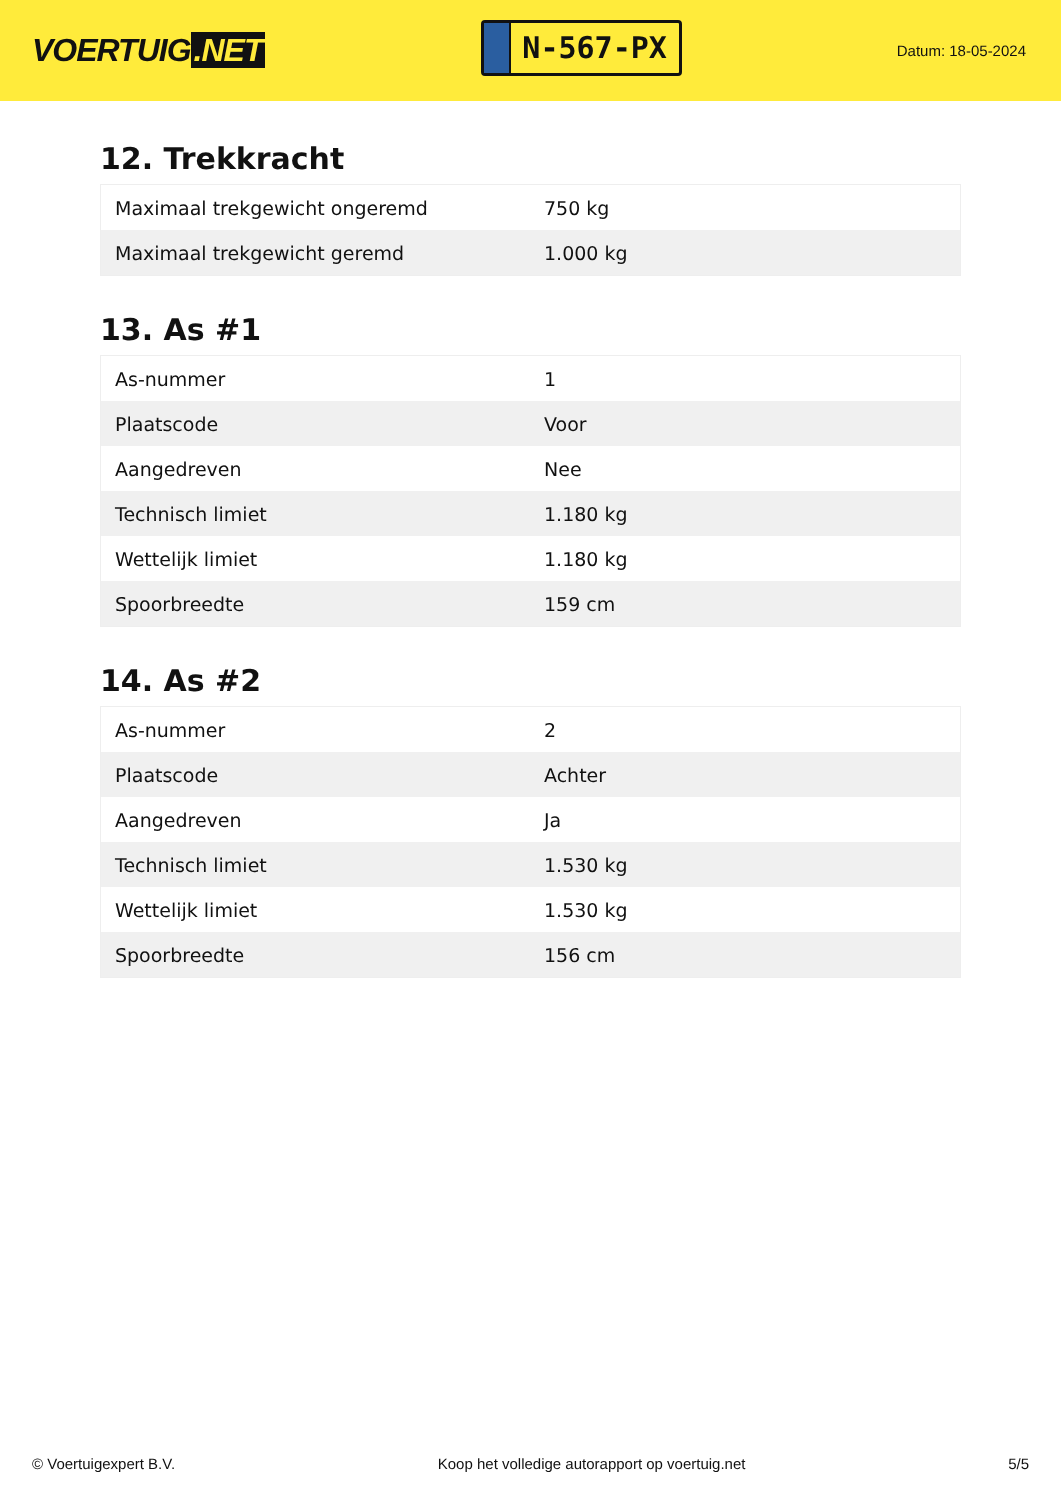VOERTUIG.NET
N-567-PX
Datum: 18-05-2024
12. Trekkracht
| Maximaal trekgewicht ongeremd | 750 kg |
| Maximaal trekgewicht geremd | 1.000 kg |
13. As #1
| As-nummer | 1 |
| Plaatscode | Voor |
| Aangedreven | Nee |
| Technisch limiet | 1.180 kg |
| Wettelijk limiet | 1.180 kg |
| Spoorbreedte | 159 cm |
14. As #2
| As-nummer | 2 |
| Plaatscode | Achter |
| Aangedreven | Ja |
| Technisch limiet | 1.530 kg |
| Wettelijk limiet | 1.530 kg |
| Spoorbreedte | 156 cm |
© Voertuigexpert B.V. Koop het volledige autorapport op voertuig.net 5/5